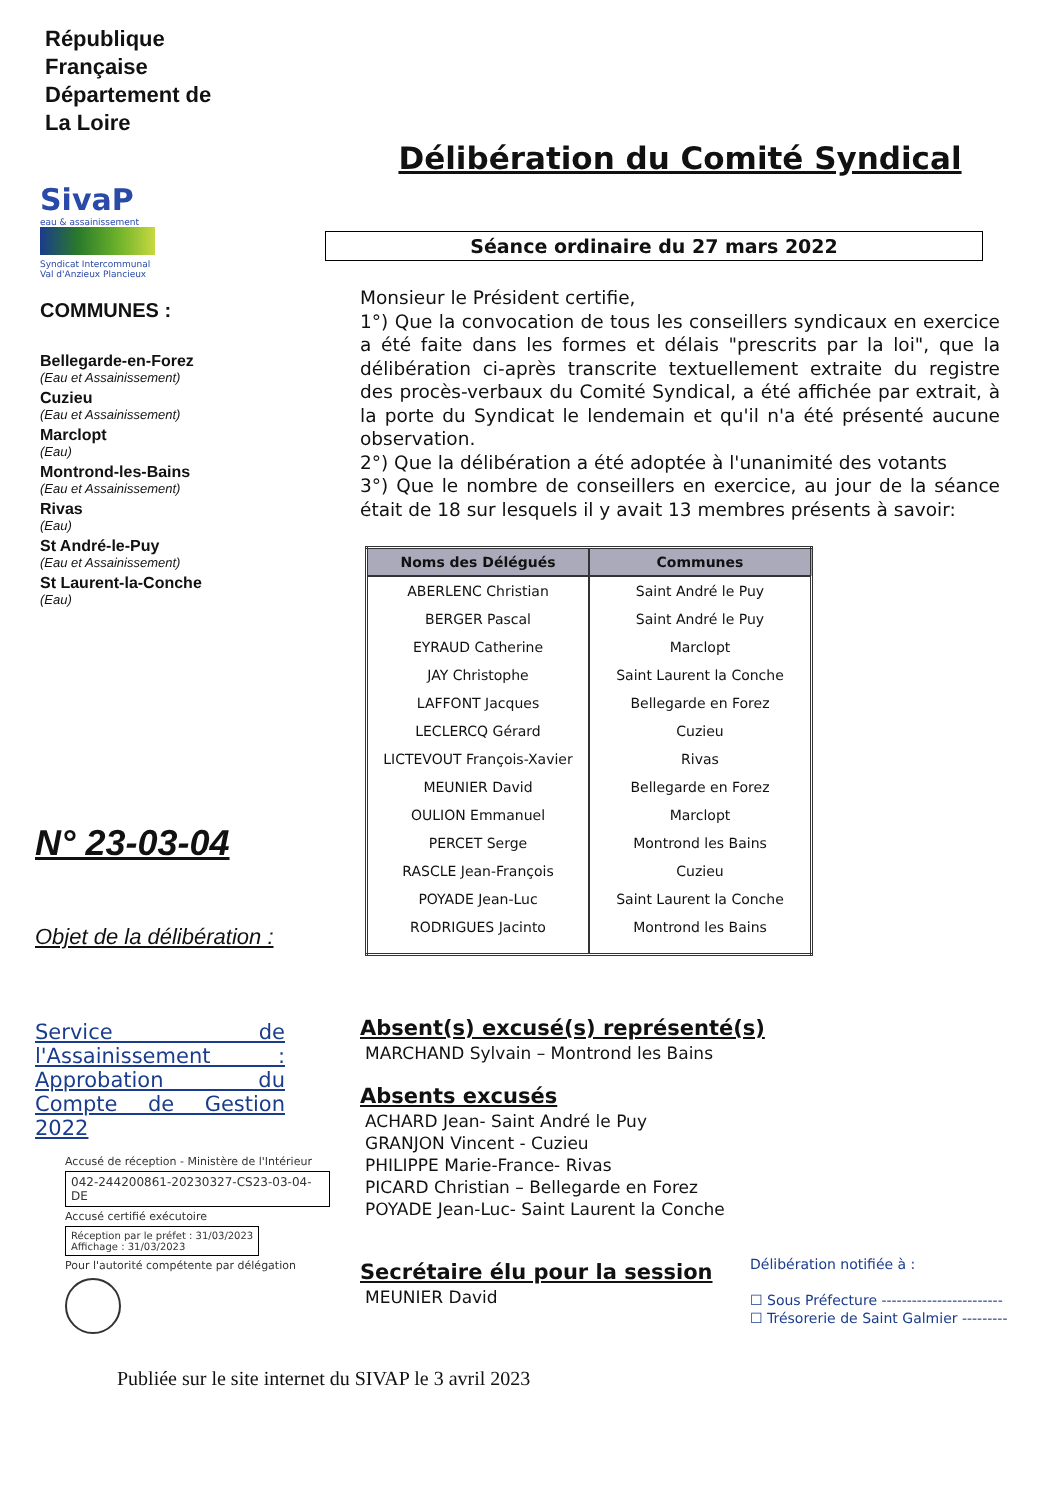République
Française
Département de
La Loire
SivaP
eau & assainissement
Syndicat Intercommunal
Val d'Anzieux Plancieux
COMMUNES :
Bellegarde-en-Forez
(Eau et Assainissement)
Cuzieu
(Eau et Assainissement)
Marclopt
(Eau)
Montrond-les-Bains
(Eau et Assainissement)
Rivas
(Eau)
St André-le-Puy
(Eau et Assainissement)
St Laurent-la-Conche
(Eau)
N° 23-03-04
Objet de la délibération :
Service de l'Assainissement : Approbation du Compte de Gestion 2022
Accusé de réception - Ministère de l'Intérieur
042-244200861-20230327-CS23-03-04-DE
Accusé certifié exécutoire
Réception par le préfet : 31/03/2023
Affichage : 31/03/2023
Pour l'autorité compétente par délégation
Délibération du Comité Syndical
Séance ordinaire du 27 mars 2022
Monsieur le Président certifie,
1°) Que la convocation de tous les conseillers syndicaux en exercice a été faite dans les formes et délais "prescrits par la loi", que la délibération ci-après transcrite textuellement extraite du registre des procès-verbaux du Comité Syndical, a été affichée par extrait, à la porte du Syndicat le lendemain et qu'il n'a été présenté aucune observation.
2°) Que la délibération a été adoptée à l'unanimité des votants
3°) Que le nombre de conseillers en exercice, au jour de la séance était de 18 sur lesquels il y avait 13 membres présents à savoir:
| Noms des Délégués | Communes |
| --- | --- |
| ABERLENC Christian | Saint André le Puy |
| BERGER Pascal | Saint André le Puy |
| EYRAUD Catherine | Marclopt |
| JAY Christophe | Saint Laurent la Conche |
| LAFFONT Jacques | Bellegarde en Forez |
| LECLERCQ Gérard | Cuzieu |
| LICTEVOUT François-Xavier | Rivas |
| MEUNIER David | Bellegarde en Forez |
| OULION Emmanuel | Marclopt |
| PERCET Serge | Montrond les Bains |
| RASCLE Jean-François | Cuzieu |
| POYADE Jean-Luc | Saint Laurent la Conche |
| RODRIGUES Jacinto | Montrond les Bains |
Absent(s) excusé(s) représenté(s)
MARCHAND Sylvain – Montrond les Bains
Absents excusés
ACHARD Jean- Saint André le Puy
GRANJON Vincent - Cuzieu
PHILIPPE Marie-France- Rivas
PICARD Christian – Bellegarde en Forez
POYADE Jean-Luc- Saint Laurent la Conche
Secrétaire élu pour la session
MEUNIER David
Délibération notifiée à :
☐ Sous Préfecture ------------------------
☐ Trésorerie de Saint Galmier ---------
Publiée sur le site internet du SIVAP le 3 avril 2023